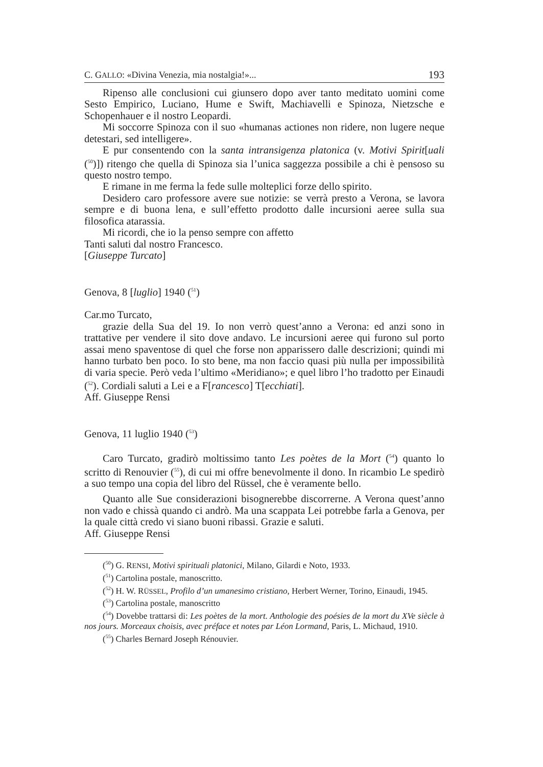C. GALLO: «Divina Venezia, mia nostalgia!»... 193
Ripenso alle conclusioni cui giunsero dopo aver tanto meditato uomini come Sesto Empirico, Luciano, Hume e Swift, Machiavelli e Spinoza, Nietzsche e Schopenhauer e il nostro Leopardi.
Mi soccorre Spinoza con il suo «humanas actiones non ridere, non lugere neque detestari, sed intelligere».
E pur consentendo con la santa intransigenza platonica (v. Motivi Spirit[uali (<sup>50</sup>)]) ritengo che quella di Spinoza sia l’unica saggezza possibile a chi è pensoso su questo nostro tempo.
E rimane in me ferma la fede sulle molteplici forze dello spirito.
Desidero caro professore avere sue notizie: se verrà presto a Verona, se lavora sempre e di buona lena, e sull’effetto prodotto dalle incursioni aeree sulla sua filosofica atarassia.
Mi ricordi, che io la penso sempre con affetto
Tanti saluti dal nostro Francesco.
[Giuseppe Turcato]
Genova, 8 [luglio] 1940 (<sup>51</sup>)
Car.mo Turcato,
grazie della Sua del 19. Io non verrò quest’anno a Verona: ed anzi sono in trattative per vendere il sito dove andavo. Le incursioni aeree qui furono sul porto assai meno spaventose di quel che forse non apparissero dalle descrizioni; quindi mi hanno turbato ben poco. Io sto bene, ma non faccio quasi più nulla per impossibilità di varia specie. Però veda l’ultimo «Meridiano»; e quel libro l’ho tradotto per Einaudi (<sup>52</sup>). Cordiali saluti a Lei e a F[rancesco] T[ecchiati].
Aff. Giuseppe Rensi
Genova, 11 luglio 1940 (<sup>53</sup>)
Caro Turcato, gradirò moltissimo tanto Les poètes de la Mort (<sup>54</sup>) quanto lo scritto di Renouvier (<sup>55</sup>), di cui mi offre benevolmente il dono. In ricambio Le spedirò a suo tempo una copia del libro del Rüssel, che è veramente bello.
Quanto alle Sue considerazioni bisognerebbe discorrerne. A Verona quest’anno non vado e chissà quando ci andrò. Ma una scappata Lei potrebbe farla a Genova, per la quale città credo vi siano buoni ribassi. Grazie e saluti.
Aff. Giuseppe Rensi
(<sup>50</sup>) G. RENSI, Motivi spirituali platonici, Milano, Gilardi e Noto, 1933.
(<sup>51</sup>) Cartolina postale, manoscritto.
(<sup>52</sup>) H. W. RÜSSEL, Profilo d’un umanesimo cristiano, Herbert Werner, Torino, Einaudi, 1945.
(<sup>53</sup>) Cartolina postale, manoscritto
(<sup>54</sup>) Dovebbe trattarsi di: Les poètes de la mort. Anthologie des poésies de la mort du XVe siècle à nos jours. Morceaux choisis, avec préface et notes par Léon Lormand, Paris, L. Michaud, 1910.
(<sup>55</sup>) Charles Bernard Joseph Rénouvier.